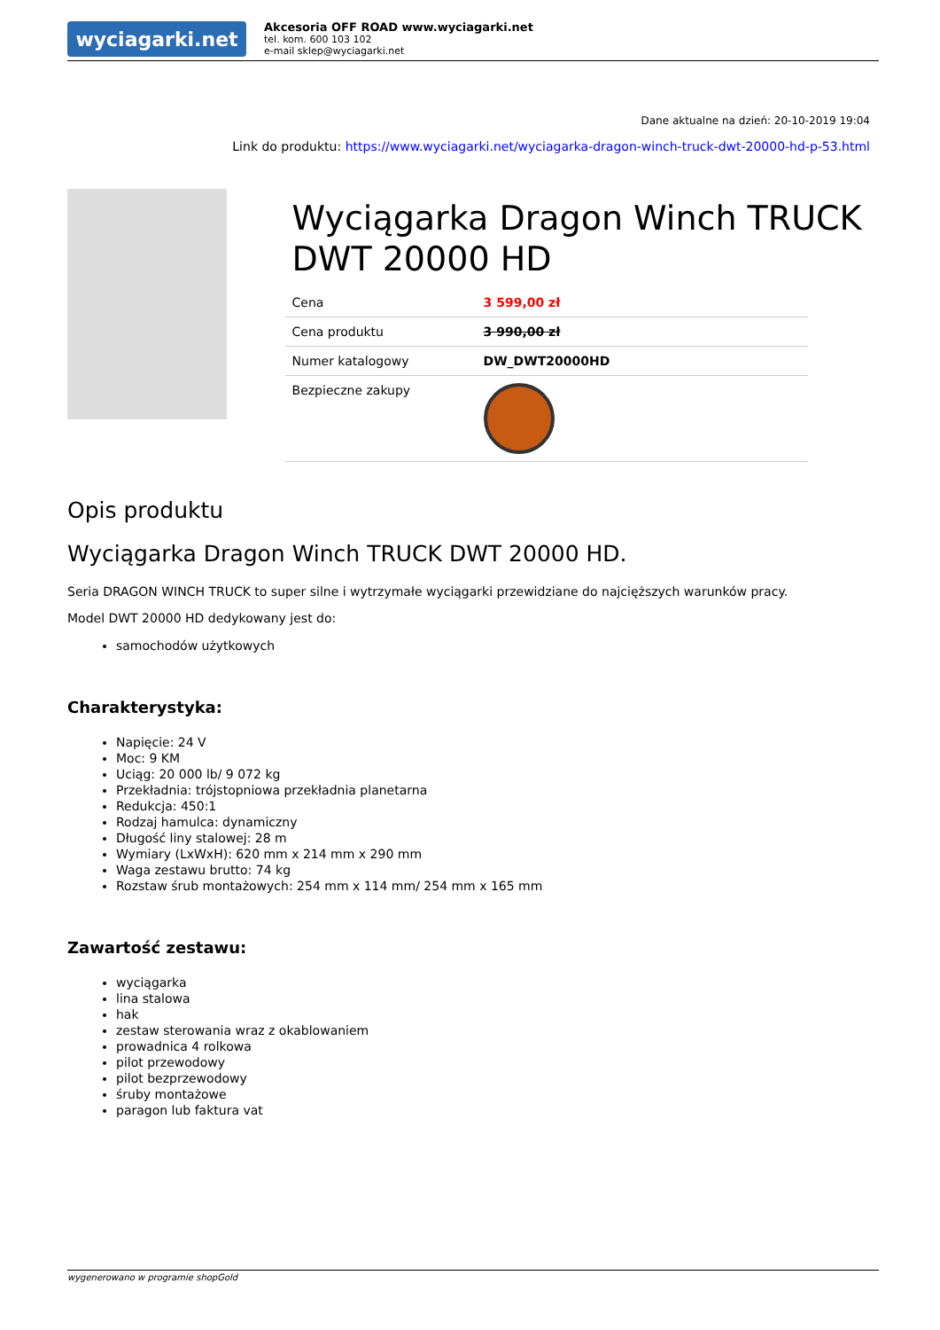wyciagarki.net
Akcesoria OFF ROAD www.wyciagarki.net
tel. kom. 600 103 102
e-mail sklep@wyciagarki.net
Dane aktualne na dzień: 20-10-2019 19:04
Link do produktu: https://www.wyciagarki.net/wyciagarka-dragon-winch-truck-dwt-20000-hd-p-53.html
Wyciągarka Dragon Winch TRUCK DWT 20000 HD
| Cena | 3 599,00 zł |
| Cena produktu | 3 990,00 zł |
| Numer katalogowy | DW_DWT20000HD |
| Bezpieczne zakupy | |
Opis produktu
Wyciągarka Dragon Winch TRUCK DWT 20000 HD.
Seria DRAGON WINCH TRUCK to super silne i wytrzymałe wyciągarki przewidziane do najcięższych warunków pracy.
Model DWT 20000 HD dedykowany jest do:
samochodów użytkowych
Charakterystyka:
Napięcie: 24 V
Moc: 9 KM
Uciąg: 20 000 lb/ 9 072 kg
Przekładnia: trójstopniowa przekładnia planetarna
Redukcja: 450:1
Rodzaj hamulca: dynamiczny
Długość liny stalowej: 28 m
Wymiary (LxWxH): 620 mm x 214 mm x 290 mm
Waga zestawu brutto: 74 kg
Rozstaw śrub montażowych: 254 mm x 114 mm/ 254 mm x 165 mm
Zawartość zestawu:
wyciągarka
lina stalowa
hak
zestaw sterowania wraz z okablowaniem
prowadnica 4 rolkowa
pilot przewodowy
pilot bezprzewodowy
śruby montażowe
paragon lub faktura vat
wygenerowano w programie shopGold